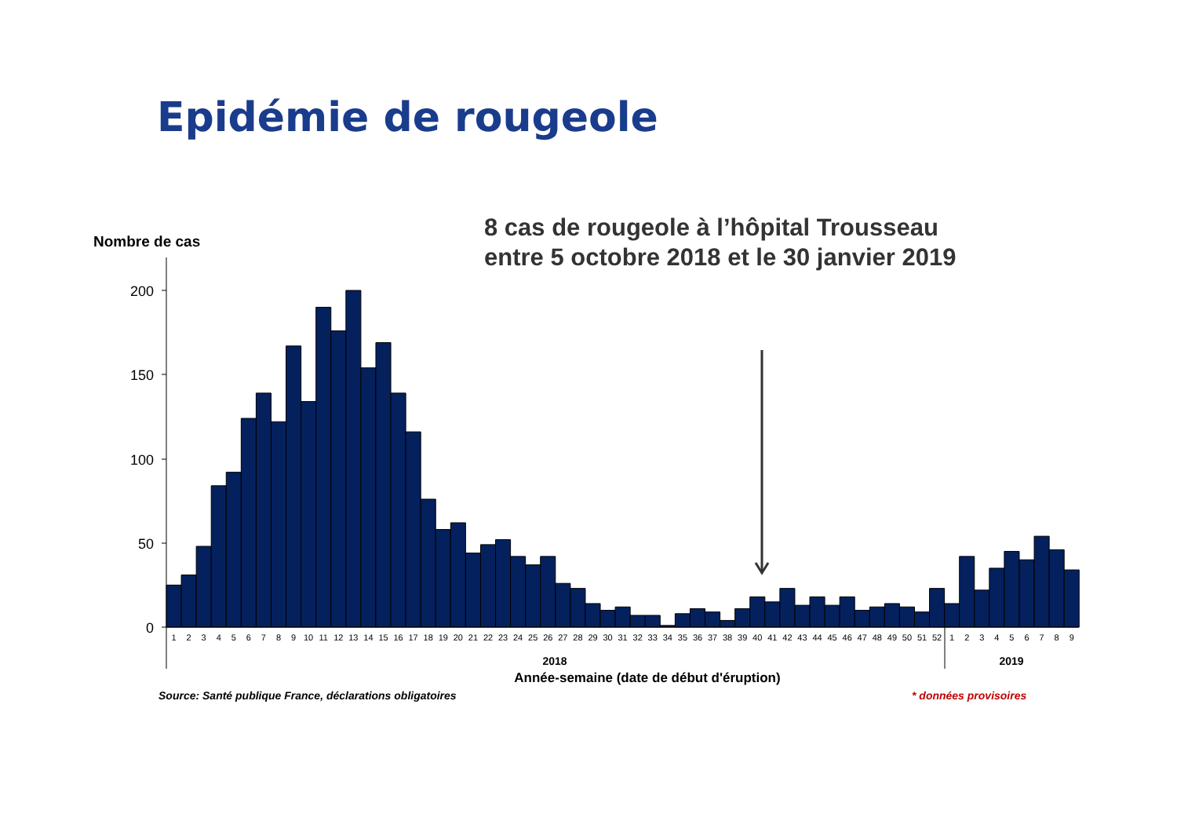Epidémie de rougeole
8 cas de rougeole à l’hôpital Trousseau
entre 5 octobre 2018 et le 30 janvier 2019
Nombre de cas
200
150
100
50
0
1
2
3
4
5
6
7
8
9
10
11
12
13
14
15
16
17
18
19
20
21
22
23
24
25
26
27
28
29
30
31
32
33
34
35
36
37
38
39
40
41
42
43
44
45
46
47
48
49
50
51
52
1
2
3
4
5
6
7
8
9
2018
2019
Année-semaine (date de début d'éruption)
Source: Santé publique France, déclarations obligatoires
* données provisoires